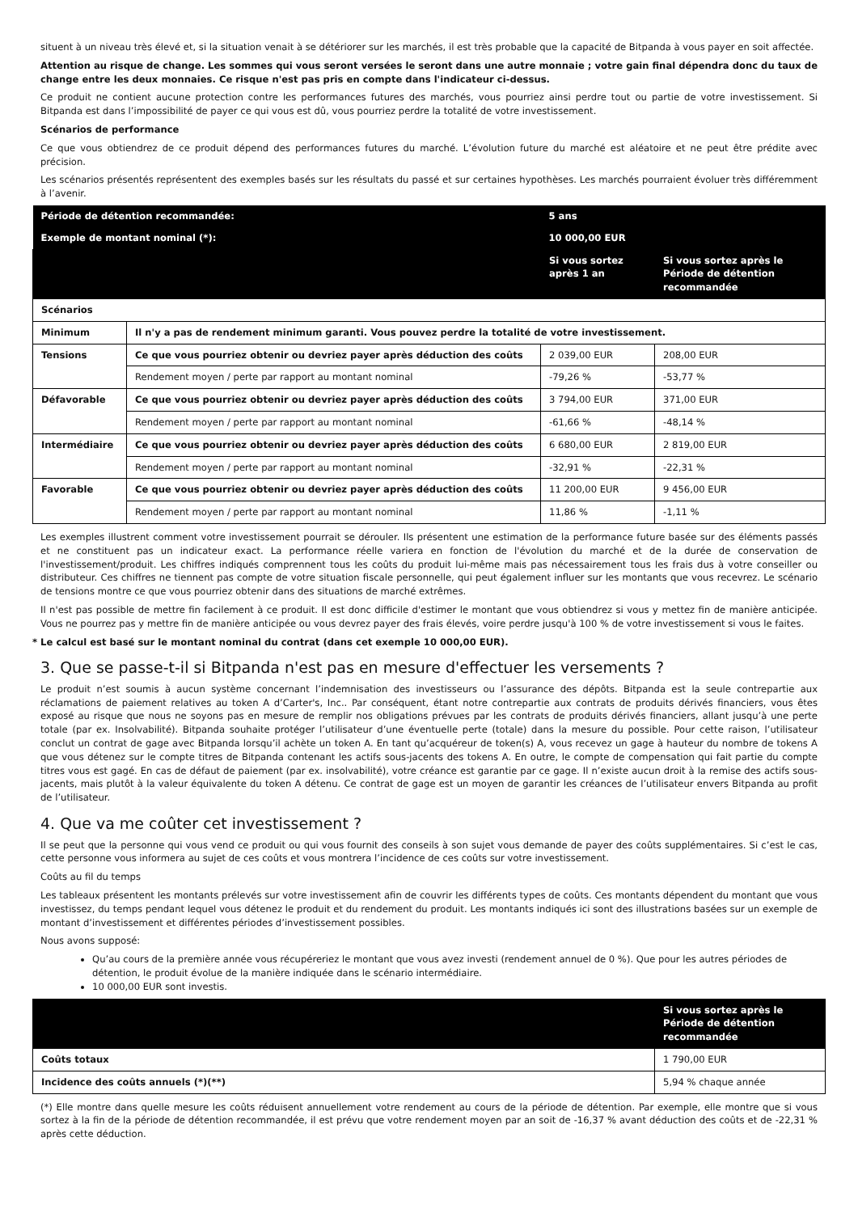situent à un niveau très élevé et, si la situation venait à se détériorer sur les marchés, il est très probable que la capacité de Bitpanda à vous payer en soit affectée.
Attention au risque de change. Les sommes qui vous seront versées le seront dans une autre monnaie ; votre gain final dépendra donc du taux de change entre les deux monnaies. Ce risque n'est pas pris en compte dans l'indicateur ci-dessus.
Ce produit ne contient aucune protection contre les performances futures des marchés, vous pourriez ainsi perdre tout ou partie de votre investissement. Si Bitpanda est dans l’impossibilité de payer ce qui vous est dû, vous pourriez perdre la totalité de votre investissement.
Scénarios de performance
Ce que vous obtiendrez de ce produit dépend des performances futures du marché. L’évolution future du marché est aléatoire et ne peut être prédite avec précision.
Les scénarios présentés représentent des exemples basés sur les résultats du passé et sur certaines hypothèses. Les marchés pourraient évoluer très différemment à l’avenir.
| Période de détention recommandée: | | 5 ans | |
| Exemple de montant nominal (*): | | 10 000,00 EUR | |
| | | Si vous sortez après 1 an | Si vous sortez après le Période de détention recommandée |
| Scénarios | | | |
| Minimum | Il n'y a pas de rendement minimum garanti. Vous pouvez perdre la totalité de votre investissement. | | |
| Tensions | Ce que vous pourriez obtenir ou devriez payer après déduction des coûts | 2 039,00 EUR | 208,00 EUR |
| | Rendement moyen / perte par rapport au montant nominal | -79,26 % | -53,77 % |
| Défavorable | Ce que vous pourriez obtenir ou devriez payer après déduction des coûts | 3 794,00 EUR | 371,00 EUR |
| | Rendement moyen / perte par rapport au montant nominal | -61,66 % | -48,14 % |
| Intermédiaire | Ce que vous pourriez obtenir ou devriez payer après déduction des coûts | 6 680,00 EUR | 2 819,00 EUR |
| | Rendement moyen / perte par rapport au montant nominal | -32,91 % | -22,31 % |
| Favorable | Ce que vous pourriez obtenir ou devriez payer après déduction des coûts | 11 200,00 EUR | 9 456,00 EUR |
| | Rendement moyen / perte par rapport au montant nominal | 11,86 % | -1,11 % |
Les exemples illustrent comment votre investissement pourrait se dérouler. Ils présentent une estimation de la performance future basée sur des éléments passés et ne constituent pas un indicateur exact. La performance réelle variera en fonction de l'évolution du marché et de la durée de conservation de l'investissement/produit. Les chiffres indiqués comprennent tous les coûts du produit lui-même mais pas nécessairement tous les frais dus à votre conseiller ou distributeur. Ces chiffres ne tiennent pas compte de votre situation fiscale personnelle, qui peut également influer sur les montants que vous recevrez. Le scénario de tensions montre ce que vous pourriez obtenir dans des situations de marché extrêmes.
Il n'est pas possible de mettre fin facilement à ce produit. Il est donc difficile d'estimer le montant que vous obtiendrez si vous y mettez fin de manière anticipée. Vous ne pourrez pas y mettre fin de manière anticipée ou vous devrez payer des frais élevés, voire perdre jusqu'à 100 % de votre investissement si vous le faites.
* Le calcul est basé sur le montant nominal du contrat (dans cet exemple 10 000,00 EUR).
3. Que se passe-t-il si Bitpanda n'est pas en mesure d'effectuer les versements ?
Le produit n’est soumis à aucun système concernant l’indemnisation des investisseurs ou l’assurance des dépôts. Bitpanda est la seule contrepartie aux réclamations de paiement relatives au token A d’Carter's, Inc.. Par conséquent, étant notre contrepartie aux contrats de produits dérivés financiers, vous êtes exposé au risque que nous ne soyons pas en mesure de remplir nos obligations prévues par les contrats de produits dérivés financiers, allant jusqu’à une perte totale (par ex. Insolvabilité). Bitpanda souhaite protéger l’utilisateur d’une éventuelle perte (totale) dans la mesure du possible. Pour cette raison, l’utilisateur conclut un contrat de gage avec Bitpanda lorsqu’il achète un token A. En tant qu’acquéreur de token(s) A, vous recevez un gage à hauteur du nombre de tokens A que vous détenez sur le compte titres de Bitpanda contenant les actifs sous-jacents des tokens A. En outre, le compte de compensation qui fait partie du compte titres vous est gagé. En cas de défaut de paiement (par ex. insolvabilité), votre créance est garantie par ce gage. Il n’existe aucun droit à la remise des actifs sous-jacents, mais plutôt à la valeur équivalente du token A détenu. Ce contrat de gage est un moyen de garantir les créances de l’utilisateur envers Bitpanda au profit de l’utilisateur.
4. Que va me coûter cet investissement ?
Il se peut que la personne qui vous vend ce produit ou qui vous fournit des conseils à son sujet vous demande de payer des coûts supplémentaires. Si c’est le cas, cette personne vous informera au sujet de ces coûts et vous montrera l’incidence de ces coûts sur votre investissement.
Coûts au fil du temps
Les tableaux présentent les montants prélevés sur votre investissement afin de couvrir les différents types de coûts. Ces montants dépendent du montant que vous investissez, du temps pendant lequel vous détenez le produit et du rendement du produit. Les montants indiqués ici sont des illustrations basées sur un exemple de montant d’investissement et différentes périodes d’investissement possibles.
Nous avons supposé:
Qu’au cours de la première année vous récupéreriez le montant que vous avez investi (rendement annuel de 0 %). Que pour les autres périodes de détention, le produit évolue de la manière indiquée dans le scénario intermédiaire.
10 000,00 EUR sont investis.
| | Si vous sortez après le Période de détention recommandée |
| --- | --- |
| Coûts totaux | 1 790,00 EUR |
| Incidence des coûts annuels (*)(**) | 5,94 % chaque année |
(*) Elle montre dans quelle mesure les coûts réduisent annuellement votre rendement au cours de la période de détention. Par exemple, elle montre que si vous sortez à la fin de la période de détention recommandée, il est prévu que votre rendement moyen par an soit de -16,37 % avant déduction des coûts et de -22,31 % après cette déduction.